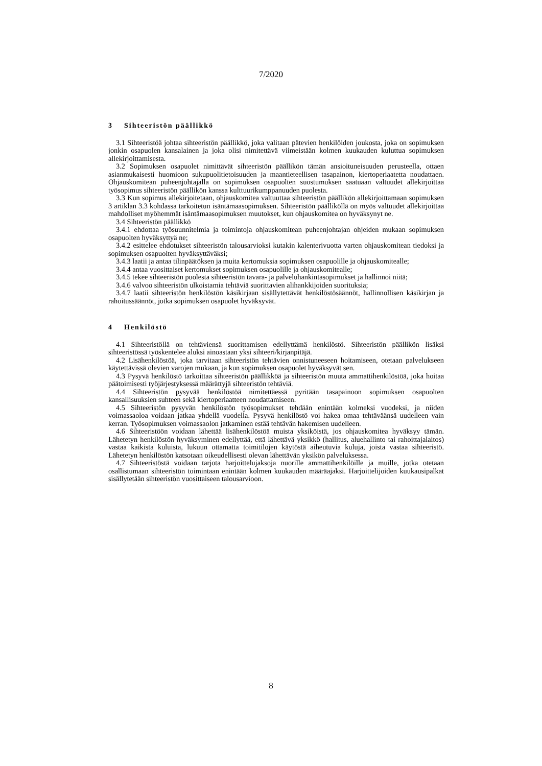7/2020
3 Sihteeristön päällikkö
3.1 Sihteeristöä johtaa sihteeristön päällikkö, joka valitaan pätevien henkilöiden joukosta, joka on sopimuksen jonkin osapuolen kansalainen ja joka olisi nimitettävä viimeistään kolmen kuukauden kuluttua sopimuksen allekirjoittamisesta.
3.2 Sopimuksen osapuolet nimittävät sihteeristön päällikön tämän ansioituneisuuden perusteella, ottaen asianmukaisesti huomioon sukupuolitietoisuuden ja maantieteellisen tasapainon, kiertoperiaatetta noudattaen. Ohjauskomitean puheenjohtajalla on sopimuksen osapuolten suostumuksen saatuaan valtuudet allekirjoittaa työsopimus sihteeristön päällikön kanssa kulttuurikumppanuuden puolesta.
3.3 Kun sopimus allekirjoitetaan, ohjauskomitea valtuuttaa sihteeristön päällikön allekirjoittamaan sopimuksen 3 artiklan 3.3 kohdassa tarkoitetun isäntämaasopimuksen. Sihteeristön päälliköllä on myös valtuudet allekirjoittaa mahdolliset myöhemmät isäntämaasopimuksen muutokset, kun ohjauskomitea on hyväksynyt ne.
3.4 Sihteeristön päällikkö
3.4.1 ehdottaa työsuunnitelmia ja toimintoja ohjauskomitean puheenjohtajan ohjeiden mukaan sopimuksen osapuolten hyväksyttyä ne;
3.4.2 esittelee ehdotukset sihteeristön talousarvioksi kutakin kalenterivuotta varten ohjauskomitean tiedoksi ja sopimuksen osapuolten hyväksyttäväksi;
3.4.3 laatii ja antaa tilinpäätöksen ja muita kertomuksia sopimuksen osapuolille ja ohjauskomitealle;
3.4.4 antaa vuosittaiset kertomukset sopimuksen osapuolille ja ohjauskomitealle;
3.4.5 tekee sihteeristön puolesta sihteeristön tavara- ja palveluhankintasopimukset ja hallinnoi niitä;
3.4.6 valvoo sihteeristön ulkoistamia tehtäviä suorittavien alihankkijoiden suorituksia;
3.4.7 laatii sihteeristön henkilöstön käsikirjaan sisällytettävät henkilöstösäännöt, hallinnollisen käsikirjan ja rahoitussäännöt, jotka sopimuksen osapuolet hyväksyvät.
4 Henkilöstö
4.1 Sihteeristöllä on tehtäviensä suorittamisen edellyttämä henkilöstö. Sihteeristön päällikön lisäksi sihteeristössä työskentelee aluksi ainoastaan yksi sihteeri/kirjanpitäjä.
4.2 Lisähenkilöstöä, joka tarvitaan sihteeristön tehtävien onnistuneeseen hoitamiseen, otetaan palvelukseen käytettävissä olevien varojen mukaan, ja kun sopimuksen osapuolet hyväksyvät sen.
4.3 Pysyvä henkilöstö tarkoittaa sihteeristön päällikköä ja sihteeristön muuta ammattihenkilöstöä, joka hoitaa päätoimisesti työjärjestyksessä määrättyjä sihteeristön tehtäviä.
4.4 Sihteeristön pysyvää henkilöstöä nimitettäessä pyritään tasapainoon sopimuksen osapuolten kansallisuuksien suhteen sekä kiertoperiaatteen noudattamiseen.
4.5 Sihteeristön pysyvän henkilöstön työsopimukset tehdään enintään kolmeksi vuodeksi, ja niiden voimassaoloa voidaan jatkaa yhdellä vuodella. Pysyvä henkilöstö voi hakea omaa tehtäväänsä uudelleen vain kerran. Työsopimuksen voimassaolon jatkaminen estää tehtävän hakemisen uudelleen.
4.6 Sihteeristöön voidaan lähettää lisähenkilöstöä muista yksiköistä, jos ohjauskomitea hyväksyy tämän. Lähetetyn henkilöstön hyväksyminen edellyttää, että lähettävä yksikkö (hallitus, aluehallinto tai rahoittajalaitos) vastaa kaikista kuluista, lukuun ottamatta toimitilojen käytöstä aiheutuvia kuluja, joista vastaa sihteeristö. Lähetetyn henkilöstön katsotaan oikeudellisesti olevan lähettävän yksikön palveluksessa.
4.7 Sihteeristöstä voidaan tarjota harjoittelujaksoja nuorille ammattihenkilöille ja muille, jotka otetaan osallistumaan sihteeristön toimintaan enintään kolmen kuukauden määräajaksi. Harjoittelijoiden kuukausipalkat sisällytetään sihteeristön vuosittaiseen talousarvioon.
8